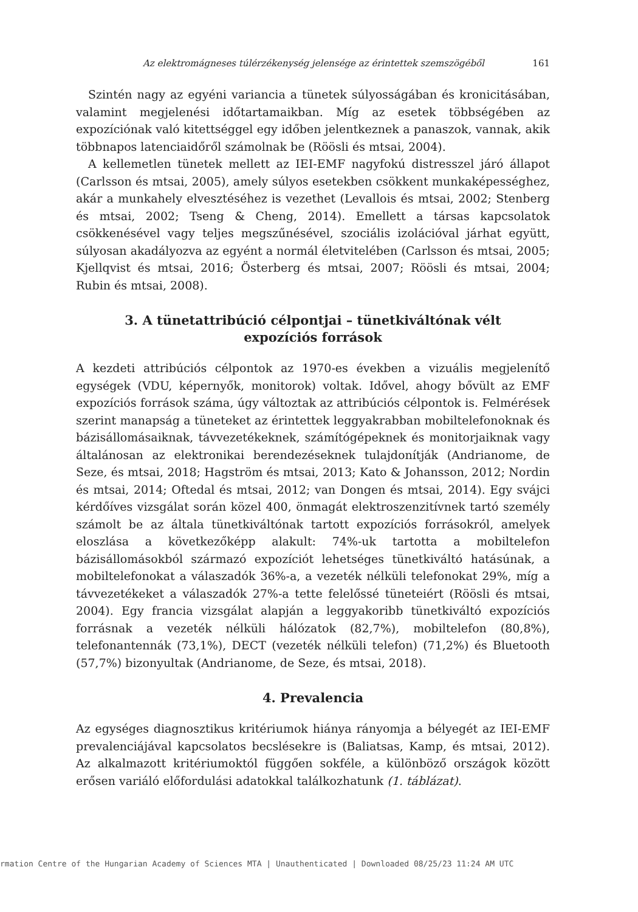Az elektromágneses túlérzékenység jelensége az érintettek szemszögéből 161
Szintén nagy az egyéni variancia a tünetek súlyosságában és kronicitásában, valamint megjelenési időtartamaikban. Míg az esetek többségében az expozíciónak való kitettséggel egy időben jelentkeznek a panaszok, vannak, akik többnapos latenciaidőről számolnak be (Röösli és mtsai, 2004).
A kellemetlen tünetek mellett az IEI-EMF nagyfokú distresszel járó állapot (Carlsson és mtsai, 2005), amely súlyos esetekben csökkent munkaképességhez, akár a munkahely elvesztéséhez is vezethet (Levallois és mtsai, 2002; Stenberg és mtsai, 2002; Tseng & Cheng, 2014). Emellett a társas kapcsolatok csökkenésével vagy teljes megszűnésével, szociális izolációval járhat együtt, súlyosan akadályozva az egyént a normál életvitelében (Carlsson és mtsai, 2005; Kjellqvist és mtsai, 2016; Österberg és mtsai, 2007; Röösli és mtsai, 2004; Rubin és mtsai, 2008).
3. A tünetattribúció célpontjai – tünetkiváltónak vélt expozíciós források
A kezdeti attribúciós célpontok az 1970-es években a vizuális megjelenítő egységek (VDU, képernyők, monitorok) voltak. Idővel, ahogy bővült az EMF expozíciós források száma, úgy változtak az attribúciós célpontok is. Felmérések szerint manapság a tüneteket az érintettek leggyakrabban mobiltelefonoknak és bázisállomásaiknak, távvezetékeknek, számítógépeknek és monitorjaiknak vagy általánosan az elektronikai berendezéseknek tulajdonítják (Andrianome, de Seze, és mtsai, 2018; Hagström és mtsai, 2013; Kato & Johansson, 2012; Nordin és mtsai, 2014; Oftedal és mtsai, 2012; van Dongen és mtsai, 2014). Egy svájci kérdőíves vizsgálat során közel 400, önmagát elektroszenzitívnek tartó személy számolt be az általa tünetkiváltónak tartott expozíciós forrásokról, amelyek eloszlása a következőképp alakult: 74%-uk tartotta a mobiltelefon bázisállomásokból származó expozíciót lehetséges tünetkiváltó hatásúnak, a mobiltelefonokat a válaszadók 36%-a, a vezeték nélküli telefonokat 29%, míg a távvezetékeket a válaszadók 27%-a tette felelőssé tüneteiért (Röösli és mtsai, 2004). Egy francia vizsgálat alapján a leggyakoribb tünetkiváltó expozíciós forrásnak a vezeték nélküli hálózatok (82,7%), mobiltelefon (80,8%), telefonantennák (73,1%), DECT (vezeték nélküli telefon) (71,2%) és Bluetooth (57,7%) bizonyultak (Andrianome, de Seze, és mtsai, 2018).
4. Prevalencia
Az egységes diagnosztikus kritériumok hiánya rányomja a bélyegét az IEI-EMF prevalenciájával kapcsolatos becslésekre is (Baliatsas, Kamp, és mtsai, 2012). Az alkalmazott kritériumoktól függően sokféle, a különböző országok között erősen variáló előfordulási adatokkal találkozhatunk (1. táblázat).
rmation Centre of the Hungarian Academy of Sciences MTA | Unauthenticated | Downloaded 08/25/23 11:24 AM UTC